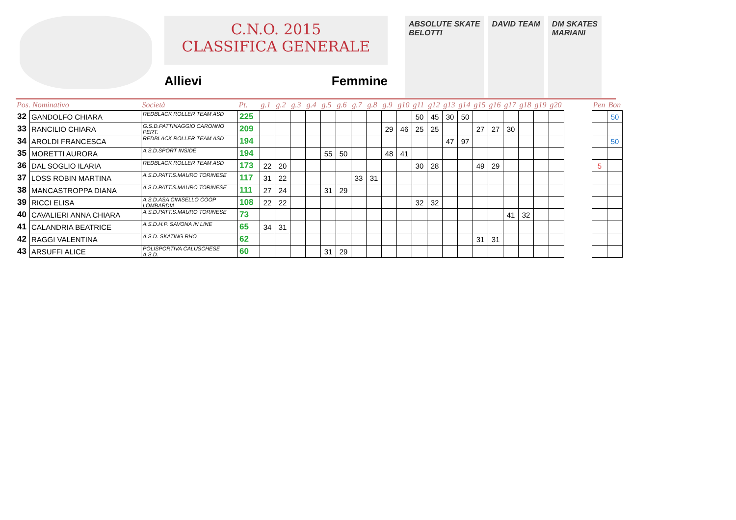C.N.O. 2015
CLASSIFICA GENERALE
Allievi Femmine
ABSOLUTE SKATE
BELOTTI
DAVID TEAM DM SKATES
MARIANI
| Pos. Nominativo | | Società | Pt. | g.1 | g.2 | g.3 | g.4 | g.5 | g.6 | g.7 | g.8 | g.9 | g10 | g11 | g12 | g13 | g14 | g15 | g16 | g17 | g18 | g19 | g20 | | Pen | Bon |
| --- | --- | --- | --- | --- | --- | --- | --- | --- | --- | --- | --- | --- | --- | --- | --- | --- | --- | --- | --- | --- | --- | --- | --- | --- | --- | --- |
| 32 | GANDOLFO CHIARA | REDBLACK ROLLER TEAM ASD | 225 | | | | | | | | | | | 50 | 45 | 30 | 50 | | | | | | | | | 50 |
| 33 | RANCILIO CHIARA | G.S.D.PATTINAGGIO CARONNO PERT. | 209 | | | | | | | | | 29 | 46 | 25 | 25 | | | 27 | 27 | 30 | | | | | | |
| 34 | AROLDI FRANCESCA | REDBLACK ROLLER TEAM ASD | 194 | | | | | | | | | | | | | 47 | 97 | | | | | | | | | 50 |
| 35 | MORETTI AURORA | A.S.D.SPORT INSIDE | 194 | | | | | 55 | 50 | | | 48 | 41 | | | | | | | | | | | | | |
| 36 | DAL SOGLIO ILARIA | REDBLACK ROLLER TEAM ASD | 173 | 22 | 20 | | | | | | | | | 30 | 28 | | | 49 | 29 | | | | | | 5 | |
| 37 | LOSS ROBIN MARTINA | A.S.D.PATT.S.MAURO TORINESE | 117 | 31 | 22 | | | | | 33 | 31 | | | | | | | | | | | | | | | |
| 38 | MANCASTROPPA DIANA | A.S.D.PATT.S.MAURO TORINESE | 111 | 27 | 24 | | | 31 | 29 | | | | | | | | | | | | | | | | | |
| 39 | RICCI ELISA | A.S.D.ASA CINISELLO COOP LOMBARDIA | 108 | 22 | 22 | | | | | | | | | 32 | 32 | | | | | | | | | | | |
| 40 | CAVALIERI ANNA CHIARA | A.S.D.PATT.S.MAURO TORINESE | 73 | | | | | | | | | | | | | | | | | 41 | 32 | | | | | |
| 41 | CALANDRIA BEATRICE | A.S.D.H.P. SAVONA IN LINE | 65 | 34 | 31 | | | | | | | | | | | | | | | | | | | | | |
| 42 | RAGGI VALENTINA | A.S.D. SKATING RHO | 62 | | | | | | | | | | | | | | | 31 | 31 | | | | | | | |
| 43 | ARSUFFI ALICE | POLISPORTIVA CALUSCHESE A.S.D. | 60 | | | | | 31 | 29 | | | | | | | | | | | | | | | | | |